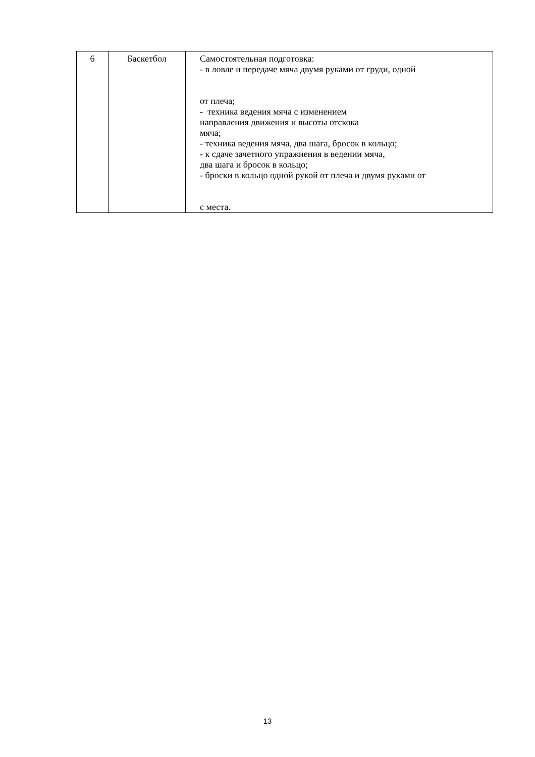| 6 | Баскетбол | Самостоятельная подготовка: - в ловле и передаче мяча двумя руками от груди, одной от плеча; - техника ведения мяча с изменением направления движения и высоты отскока мяча; - техника ведения мяча, два шага, бросок в кольцо; - к сдаче зачетного упражнения в ведении мяча, два шага и бросок в кольцо; - броски в кольцо одной рукой от плеча и двумя руками от с места. |
13